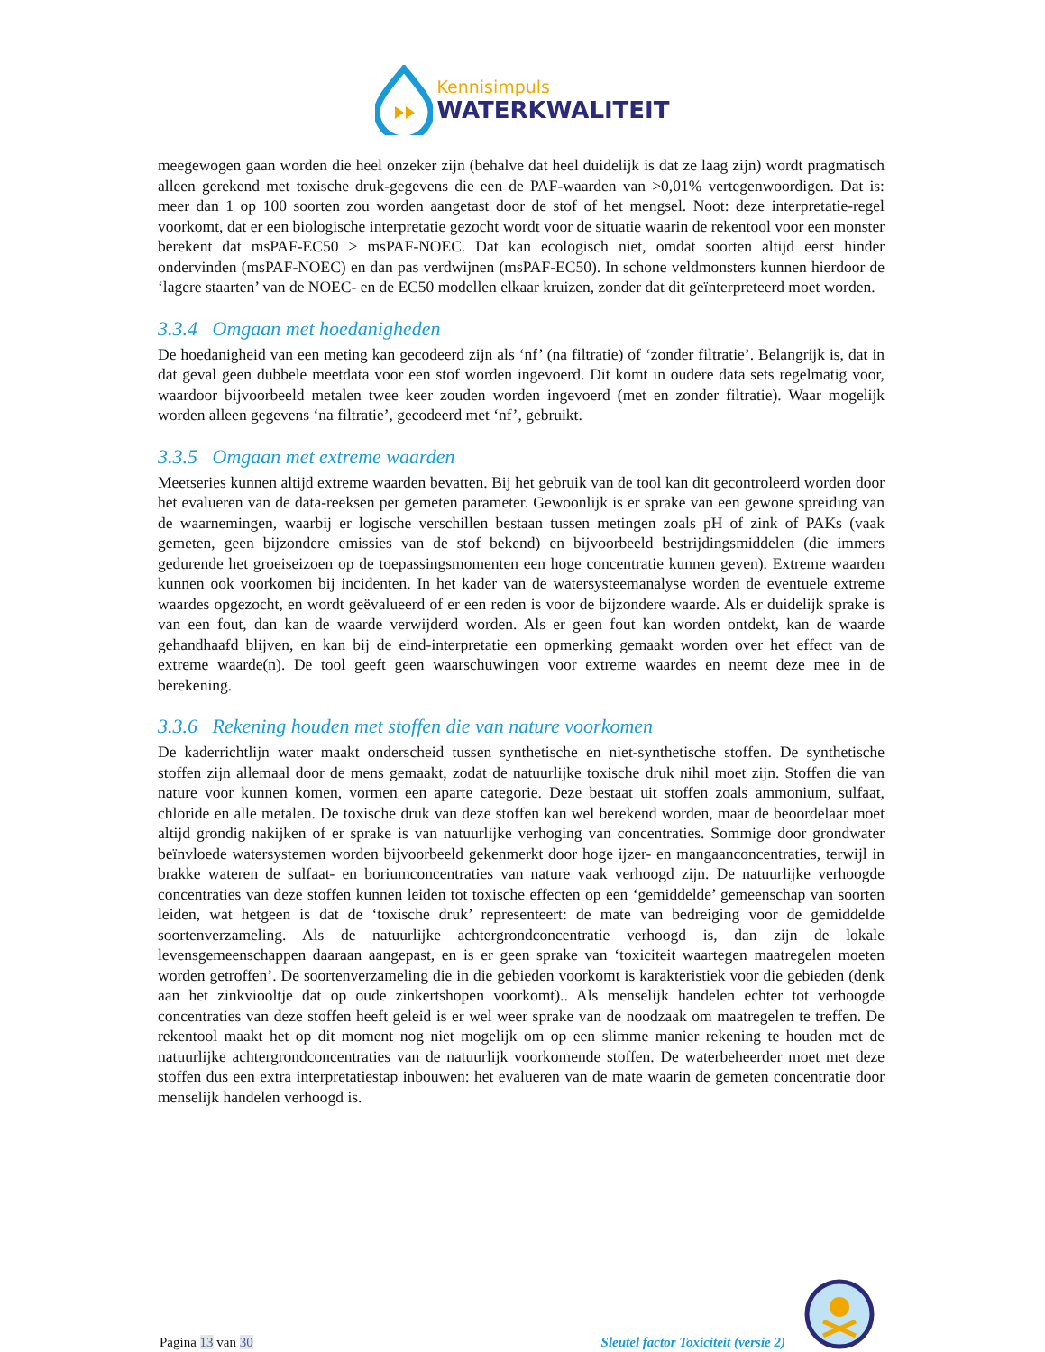Kennisimpuls
WATERKWALITEIT
meegewogen gaan worden die heel onzeker zijn (behalve dat heel duidelijk is dat ze laag zijn) wordt pragmatisch alleen gerekend met toxische druk-gegevens die een de PAF-waarden van >0,01% vertegenwoordigen. Dat is: meer dan 1 op 100 soorten zou worden aangetast door de stof of het mengsel. Noot: deze interpretatie-regel voorkomt, dat er een biologische interpretatie gezocht wordt voor de situatie waarin de rekentool voor een monster berekent dat msPAF-EC50 > msPAF-NOEC. Dat kan ecologisch niet, omdat soorten altijd eerst hinder ondervinden (msPAF-NOEC) en dan pas verdwijnen (msPAF-EC50). In schone veldmonsters kunnen hierdoor de ‘lagere staarten’ van de NOEC- en de EC50 modellen elkaar kruizen, zonder dat dit geïnterpreteerd moet worden.
3.3.4 Omgaan met hoedanigheden
De hoedanigheid van een meting kan gecodeerd zijn als ‘nf’ (na filtratie) of ‘zonder filtratie’. Belangrijk is, dat in dat geval geen dubbele meetdata voor een stof worden ingevoerd. Dit komt in oudere data sets regelmatig voor, waardoor bijvoorbeeld metalen twee keer zouden worden ingevoerd (met en zonder filtratie). Waar mogelijk worden alleen gegevens ‘na filtratie’, gecodeerd met ‘nf’, gebruikt.
3.3.5 Omgaan met extreme waarden
Meetseries kunnen altijd extreme waarden bevatten. Bij het gebruik van de tool kan dit gecontroleerd worden door het evalueren van de data-reeksen per gemeten parameter. Gewoonlijk is er sprake van een gewone spreiding van de waarnemingen, waarbij er logische verschillen bestaan tussen metingen zoals pH of zink of PAKs (vaak gemeten, geen bijzondere emissies van de stof bekend) en bijvoorbeeld bestrijdingsmiddelen (die immers gedurende het groeiseizoen op de toepassingsmomenten een hoge concentratie kunnen geven). Extreme waarden kunnen ook voorkomen bij incidenten. In het kader van de watersysteemanalyse worden de eventuele extreme waardes opgezocht, en wordt geëvalueerd of er een reden is voor de bijzondere waarde. Als er duidelijk sprake is van een fout, dan kan de waarde verwijderd worden. Als er geen fout kan worden ontdekt, kan de waarde gehandhaafd blijven, en kan bij de eind-interpretatie een opmerking gemaakt worden over het effect van de extreme waarde(n). De tool geeft geen waarschuwingen voor extreme waardes en neemt deze mee in de berekening.
3.3.6 Rekening houden met stoffen die van nature voorkomen
De kaderrichtlijn water maakt onderscheid tussen synthetische en niet-synthetische stoffen. De synthetische stoffen zijn allemaal door de mens gemaakt, zodat de natuurlijke toxische druk nihil moet zijn. Stoffen die van nature voor kunnen komen, vormen een aparte categorie. Deze bestaat uit stoffen zoals ammonium, sulfaat, chloride en alle metalen. De toxische druk van deze stoffen kan wel berekend worden, maar de beoordelaar moet altijd grondig nakijken of er sprake is van natuurlijke verhoging van concentraties. Sommige door grondwater beïnvloede watersystemen worden bijvoorbeeld gekenmerkt door hoge ijzer- en mangaanconcentraties, terwijl in brakke wateren de sulfaat- en boriumconcentraties van nature vaak verhoogd zijn. De natuurlijke verhoogde concentraties van deze stoffen kunnen leiden tot toxische effecten op een ‘gemiddelde’ gemeenschap van soorten leiden, wat hetgeen is dat de ‘toxische druk’ representeert: de mate van bedreiging voor de gemiddelde soortenverzameling. Als de natuurlijke achtergrondconcentratie verhoogd is, dan zijn de lokale levensgemeenschappen daaraan aangepast, en is er geen sprake van ‘toxiciteit waartegen maatregelen moeten worden getroffen’. De soortenverzameling die in die gebieden voorkomt is karakteristiek voor die gebieden (denk aan het zinkviooltje dat op oude zinkertshopen voorkomt).. Als menselijk handelen echter tot verhoogde concentraties van deze stoffen heeft geleid is er wel weer sprake van de noodzaak om maatregelen te treffen. De rekentool maakt het op dit moment nog niet mogelijk om op een slimme manier rekening te houden met de natuurlijke achtergrondconcentraties van de natuurlijk voorkomende stoffen. De waterbeheerder moet met deze stoffen dus een extra interpretatiestap inbouwen: het evalueren van de mate waarin de gemeten concentratie door menselijk handelen verhoogd is.
Pagina 13 van 30
Sleutel factor Toxiciteit (versie 2)